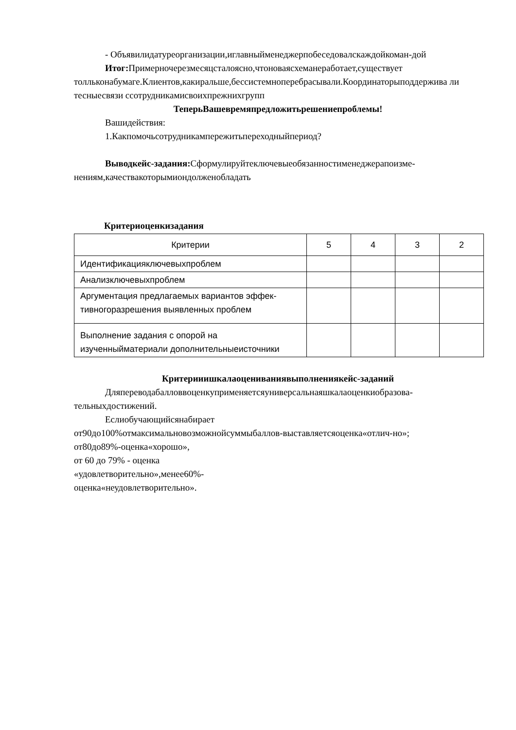- Объявилидатуреорганизации,иглавныйменеджерпобеседовалскаждойкоман-дой
Итог: Примерночерезмесяцсталоясно,чтоноваясхеманеработает,существует толльконабумаге.Клиентов,какиральше,бессистемноперебрасывали.Координаторыподдержива ли тесныесвязи ссотрудникамисвоихпрежнихгрупп
ТеперьВашевремяпредложитьрешениепроблемы!
Вашидействия:
1.Какпомочьсотрудникампережитьпереходныйпериод?
Выводкейс-задания: Сформулируйтеключевыеобязанностименеджерапоизме-нениям,качествакоторымиондолженобладать
Критериоценкизадания
| Критерии | 5 | 4 | 3 | 2 |
| Идентификацияключевыхпроблем | | | | |
| Анализключевыхпроблем | | | | |
| Аргументация предлагаемых вариантов эффек-тивногоразрешения выявленных проблем | | | | |
| Выполнение задания с опорой на изученныйматериали дополнительныеисточники | | | | |
Критерииишкалаоцениваниявыполнениякейс-заданий
Дляпереводабалловвоценкуприменяетсяуниверсальнаяшкалаоценкиобразова-тельныхдостижений.
Еслиобучающийсянабирает
от90до100%отмаксимальновозможнойсуммыбаллов-выставляетсяоценка«отлич-но»;
от80до89%-оценка«хорошо»,
от 60 до 79% - оценка
«удовлетворительно»,менее60%-
оценка«неудовлетворительно».